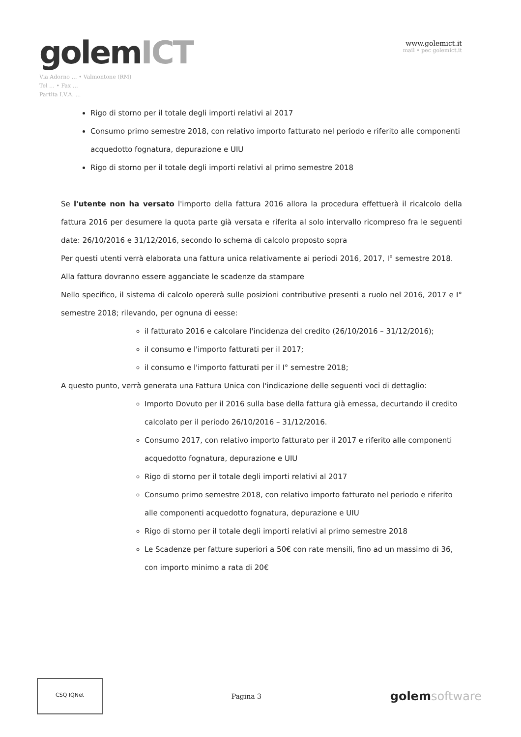golemICT
Via Adorno … • Valmontone (RM)
Tel … • Fax …
Partita I.V.A. …
www.golemict.it
mail • pec golemict.it
Rigo di storno per il totale degli importi relativi al 2017
Consumo primo semestre 2018, con relativo importo fatturato nel periodo e riferito alle componenti acquedotto fognatura, depurazione e UIU
Rigo di storno per il totale degli importi relativi al primo semestre 2018
Se l'utente non ha versato l'importo della fattura 2016 allora la procedura effettuerà il ricalcolo della fattura 2016 per desumere la quota parte già versata e riferita al solo intervallo ricompreso fra le seguenti date: 26/10/2016 e 31/12/2016, secondo lo schema di calcolo proposto sopra
Per questi utenti verrà elaborata una fattura unica relativamente ai periodi 2016, 2017, I° semestre 2018.
Alla fattura dovranno essere agganciate le scadenze da stampare
Nello specifico, il sistema di calcolo opererà sulle posizioni contributive presenti a ruolo nel 2016, 2017 e I° semestre 2018; rilevando, per ognuna di eesse:
il fatturato 2016 e calcolare l'incidenza del credito (26/10/2016 – 31/12/2016);
il consumo e l'importo fatturati per il 2017;
il consumo e l'importo fatturati per il I° semestre 2018;
A questo punto, verrà generata una Fattura Unica con l'indicazione delle seguenti voci di dettaglio:
Importo Dovuto per il 2016 sulla base della fattura già emessa, decurtando il credito calcolato per il periodo 26/10/2016 – 31/12/2016.
Consumo 2017, con relativo importo fatturato per il 2017 e riferito alle componenti acquedotto fognatura, depurazione e UIU
Rigo di storno per il totale degli importi relativi al 2017
Consumo primo semestre 2018, con relativo importo fatturato nel periodo e riferito alle componenti acquedotto fognatura, depurazione e UIU
Rigo di storno per il totale degli importi relativi al primo semestre 2018
Le Scadenze per fatture superiori a 50€ con rate mensili, fino ad un massimo di 36, con importo minimo a rata di 20€
CSQ IQNet
Pagina 3
golemsoftware